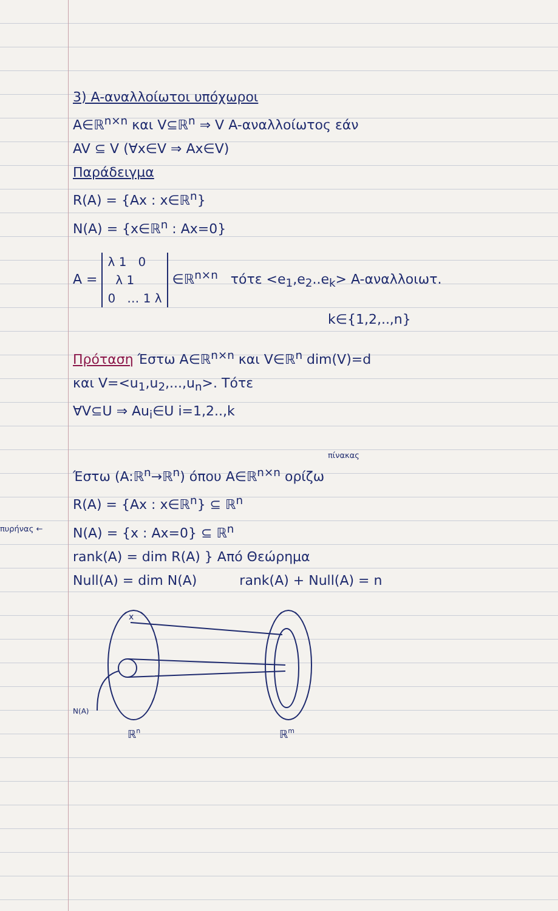3) A-αναλλοίωτοι υπόχωροι
A∈ℝ<sup>n×n</sup> και V⊆ℝ<sup>n</sup> ⇒ V A-αναλλοίωτος εάν
AV ⊆ V (∀x∈V ⇒ Ax∈V)
Παράδειγμα
R(A) = {Ax : x∈ℝ<sup>n</sup>}
N(A) = {x∈ℝ<sup>n</sup> : Ax=0}
A = λ 1 0
λ 1
0 … 1 λ ∈ℝ<sup>n×n</sup> τότε <e<sub>1</sub>,e<sub>2</sub>..e<sub>k</sub>> A-αναλλοιωτ.
k∈{1,2,..,n}
Πρόταση Έστω A∈ℝ<sup>n×n</sup> και V∈ℝ<sup>n</sup> dim(V)=d
και V=<u<sub>1</sub>,u<sub>2</sub>,...,u<sub>n</sub>>. Τότε
∀V⊆U ⇒ Au<sub>i</sub>∈U i=1,2..,k
πίνακας
Έστω (A:ℝ<sup>n</sup>→ℝ<sup>n</sup>) όπου A∈ℝ<sup>n×n</sup> ορίζω
R(A) = {Ax : x∈ℝ<sup>n</sup>} ⊆ ℝ<sup>n</sup>
πυρήνας ← N(A) = {x : Ax=0} ⊆ ℝ<sup>n</sup>
rank(A) = dim R(A) } Από Θεώρημα
Null(A) = dim N(A) rank(A) + Null(A) = n
x
N(A)
ℝn
ℝm